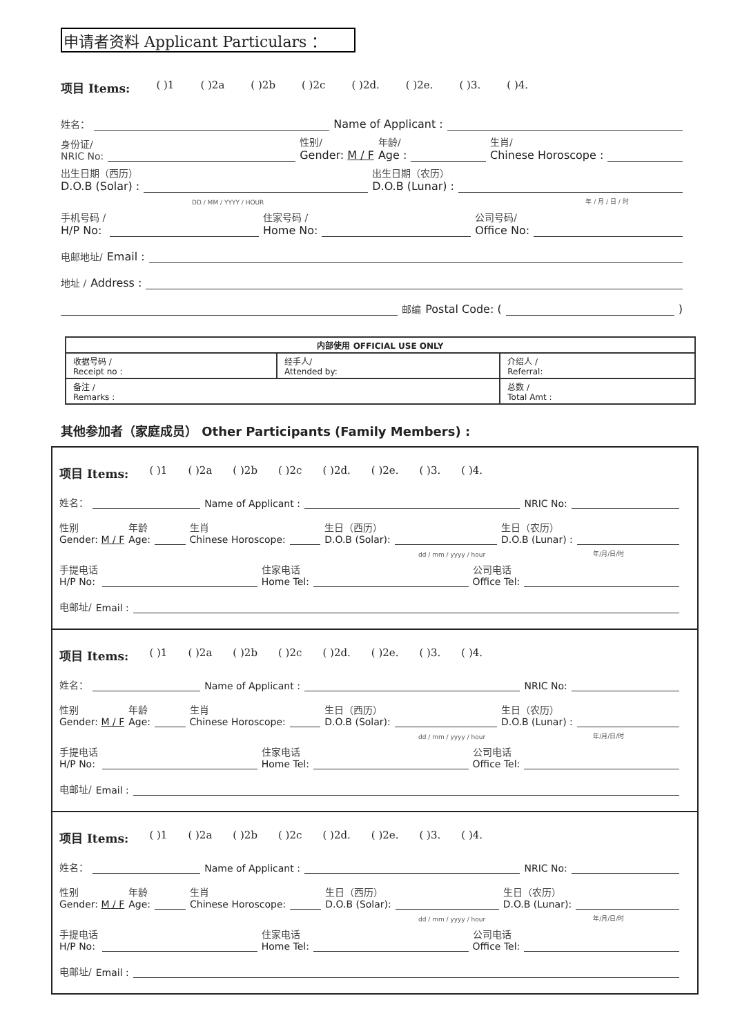申请者资料 Applicant Particulars ：
项目 Items: ( )1 ( )2a ( )2b ( )2c ( )2d. ( )2e. ( )3. ( )4.
姓名： Name of Applicant :
身份证/
NRIC No: 性别/
Gender: M / F 年龄/
Age : 生肖/
Chinese Horoscope :
出生日期（西历）
D.O.B (Solar) : 出生日期（农历）
D.O.B (Lunar) :
DD / MM / YYYY / HOUR 年 / 月 / 日 / 时
手机号码 /
H/P No: 住家号码 /
Home No: 公司号码/
Office No:
电邮地址/ Email :
地址 / Address :
邮编 Postal Code: ( )
| 内部使用 OFFICIAL USE ONLY | | |
| --- | --- | --- |
| 收据号码 / Receipt no : | 经手人/ Attended by: | 介绍人 / Referral: |
| 备注 / Remarks : | | 总数 / Total Amt : |
其他参加者（家庭成员） Other Participants (Family Members) :
项目 Items: ( )1 ( )2a ( )2b ( )2c ( )2d. ( )2e. ( )3. ( )4.
姓名： Name of Applicant : NRIC No:
性别
Gender: M / F 年龄
Age: 生肖
Chinese Horoscope: 生日（西历）
D.O.B (Solar): 生日（农历）
D.O.B (Lunar) :
dd / mm / yyyy / hour 年/月/日/时
手提电话
H/P No: 住家电话
Home Tel: 公司电话
Office Tel:
电邮址/ Email :
项目 Items: ( )1 ( )2a ( )2b ( )2c ( )2d. ( )2e. ( )3. ( )4.
姓名： Name of Applicant : NRIC No:
性别
Gender: M / F 年龄
Age: 生肖
Chinese Horoscope: 生日（西历）
D.O.B (Solar): 生日（农历）
D.O.B (Lunar) :
dd / mm / yyyy / hour 年/月/日/时
手提电话
H/P No: 住家电话
Home Tel: 公司电话
Office Tel:
电邮址/ Email :
项目 Items: ( )1 ( )2a ( )2b ( )2c ( )2d. ( )2e. ( )3. ( )4.
姓名： Name of Applicant : NRIC No:
性别
Gender: M / F 年龄
Age: 生肖
Chinese Horoscope: 生日（西历）
D.O.B (Solar): 生日（农历）
D.O.B (Lunar):
dd / mm / yyyy / hour 年/月/日/时
手提电话
H/P No: 住家电话
Home Tel: 公司电话
Office Tel:
电邮址/ Email :